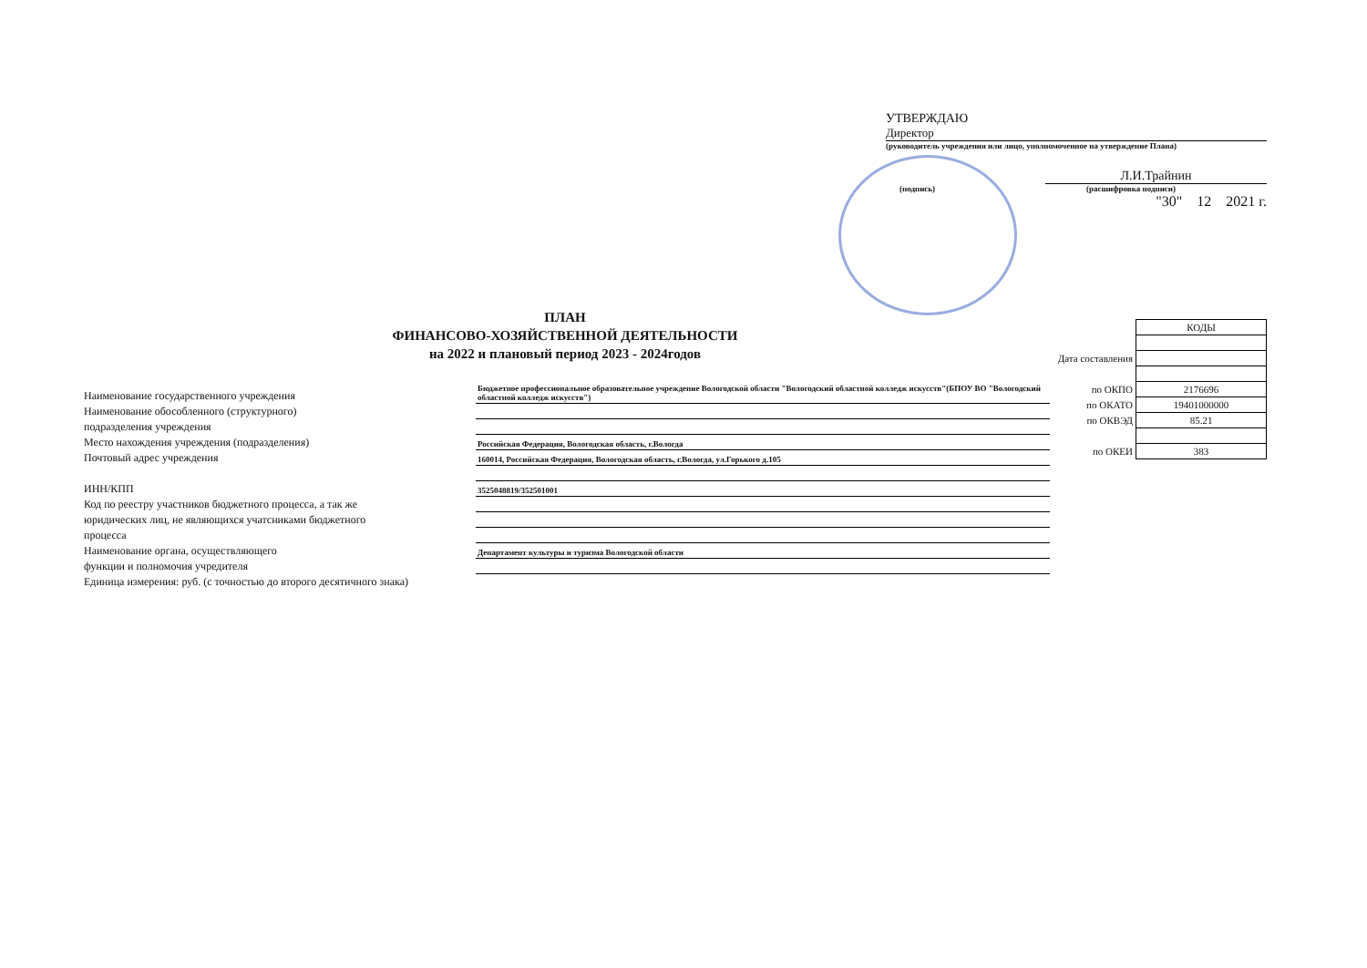УТВЕРЖДАЮ
Директор
(руководитель учреждения или лицо, уполномоченное на утверждение Плана)
Л.И.Трайнин
(подпись) (расшифровка подписи)
"30" 12 2021 г.
ПЛАН
ФИНАНСОВО-ХОЗЯЙСТВЕННОЙ ДЕЯТЕЛЬНОСТИ
на 2022 и плановый период 2023 - 2024годов
| | КОДЫ |
| Дата составления | |
| по ОКПО | 2176696 |
| по ОКАТО | 19401000000 |
| по ОКВЭД | 85.21 |
| по ОКЕИ | 383 |
| Наименование государственного учреждения | Бюджетное профессиональное образовательное учреждение Вологодской области "Вологодский областной колледж искусств"(БПОУ ВО "Вологодский областной колледж искусств") |
| Наименование обособленного (структурного) | |
| подразделения учреждения | |
| Место нахождения учреждения (подразделения) | Российская Федерация, Вологодская область, г.Вологда |
| Почтовый адрес учреждения | 160014, Российская Федерация, Вологодская область, г.Вологда, ул.Горького д.105 |
| ИНН/КПП | 3525048819/352501001 |
| Код по реестру участников бюджетного процесса, а так же | |
| юридических лиц, не являющихся учатсниками бюджетного | |
| процесса | |
| Наименование органа, осуществляющего | Департамент культуры и туризма Вологодской области |
| функции и полномочия учредителя | |
| Единица измерения: руб. (с точностью до второго десятичного знака) | |